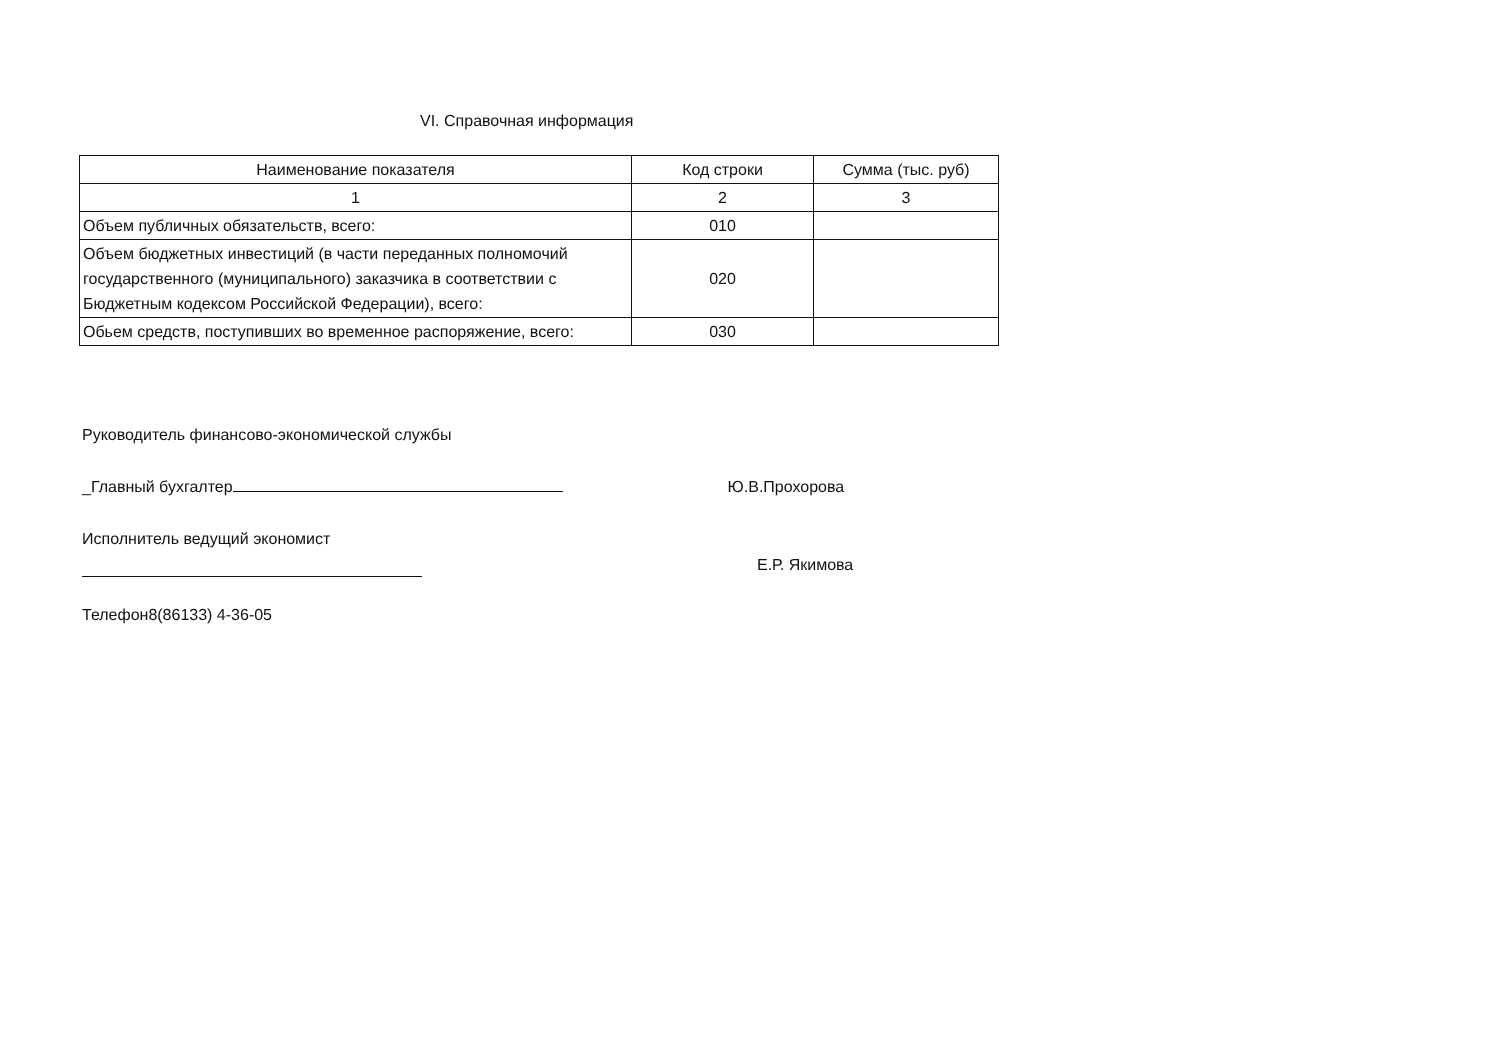VI. Справочная информация
| Наименование показателя | Код строки | Сумма (тыс. руб) |
| --- | --- | --- |
| 1 | 2 | 3 |
| Объем публичных обязательств, всего: | 010 | |
| Объем бюджетных инвестиций (в части переданных полномочий государственного (муниципального) заказчика в соответствии с Бюджетным кодексом Российской Федерации), всего: | 020 | |
| Обьем средств, поступивших во временное распоряжение, всего: | 030 | |
Руководитель финансово-экономической службы
_Главный бухгалтер Ю.В.Прохорова
Исполнитель ведущий экономист
Е.Р. Якимова
Телефон8(86133) 4-36-05